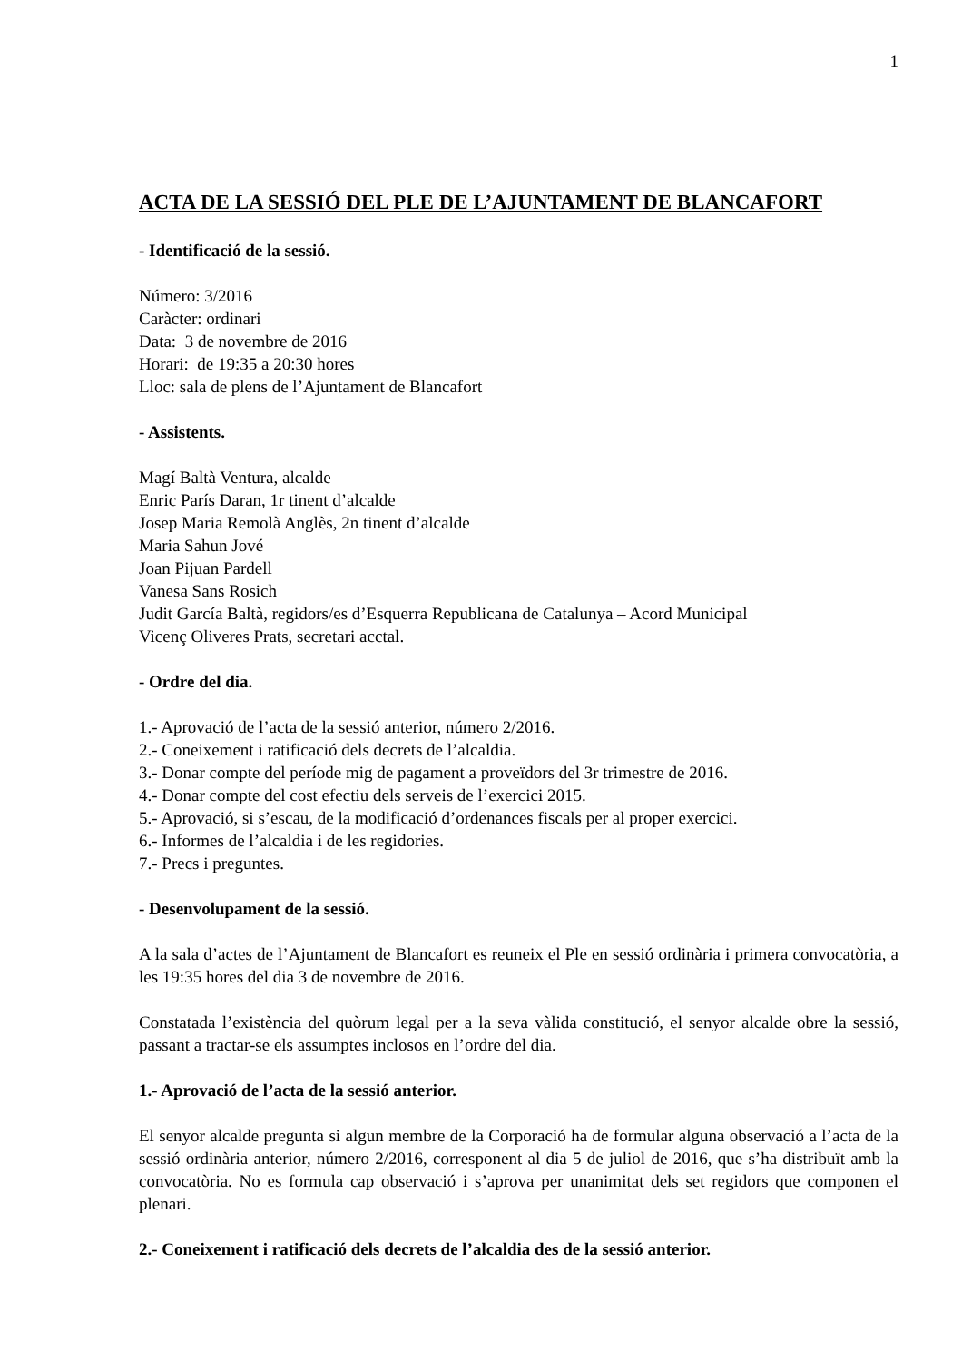1
ACTA DE LA SESSIÓ DEL PLE DE L’AJUNTAMENT DE BLANCAFORT
- Identificació de la sessió.
Número: 3/2016
Caràcter: ordinari
Data: 3 de novembre de 2016
Horari: de 19:35 a 20:30 hores
Lloc: sala de plens de l’Ajuntament de Blancafort
- Assistents.
Magí Baltà Ventura, alcalde
Enric París Daran, 1r tinent d’alcalde
Josep Maria Remolà Anglès, 2n tinent d’alcalde
Maria Sahun Jové
Joan Pijuan Pardell
Vanesa Sans Rosich
Judit García Baltà, regidors/es d’Esquerra Republicana de Catalunya – Acord Municipal
Vicenç Oliveres Prats, secretari acctal.
- Ordre del dia.
1.- Aprovació de l’acta de la sessió anterior, número 2/2016.
2.- Coneixement i ratificació dels decrets de l’alcaldia.
3.- Donar compte del període mig de pagament a proveïdors del 3r trimestre de 2016.
4.- Donar compte del cost efectiu dels serveis de l’exercici 2015.
5.- Aprovació, si s’escau, de la modificació d’ordenances fiscals per al proper exercici.
6.- Informes de l’alcaldia i de les regidories.
7.- Precs i preguntes.
- Desenvolupament de la sessió.
A la sala d’actes de l’Ajuntament de Blancafort es reuneix el Ple en sessió ordinària i primera convocatòria, a les 19:35 hores del dia 3 de novembre de 2016.
Constatada l’existència del quòrum legal per a la seva vàlida constitució, el senyor alcalde obre la sessió, passant a tractar-se els assumptes inclosos en l’ordre del dia.
1.- Aprovació de l’acta de la sessió anterior.
El senyor alcalde pregunta si algun membre de la Corporació ha de formular alguna observació a l’acta de la sessió ordinària anterior, número 2/2016, corresponent al dia 5 de juliol de 2016, que s’ha distribuït amb la convocatòria. No es formula cap observació i s’aprova per unanimitat dels set regidors que componen el plenari.
2.- Coneixement i ratificació dels decrets de l’alcaldia des de la sessió anterior.